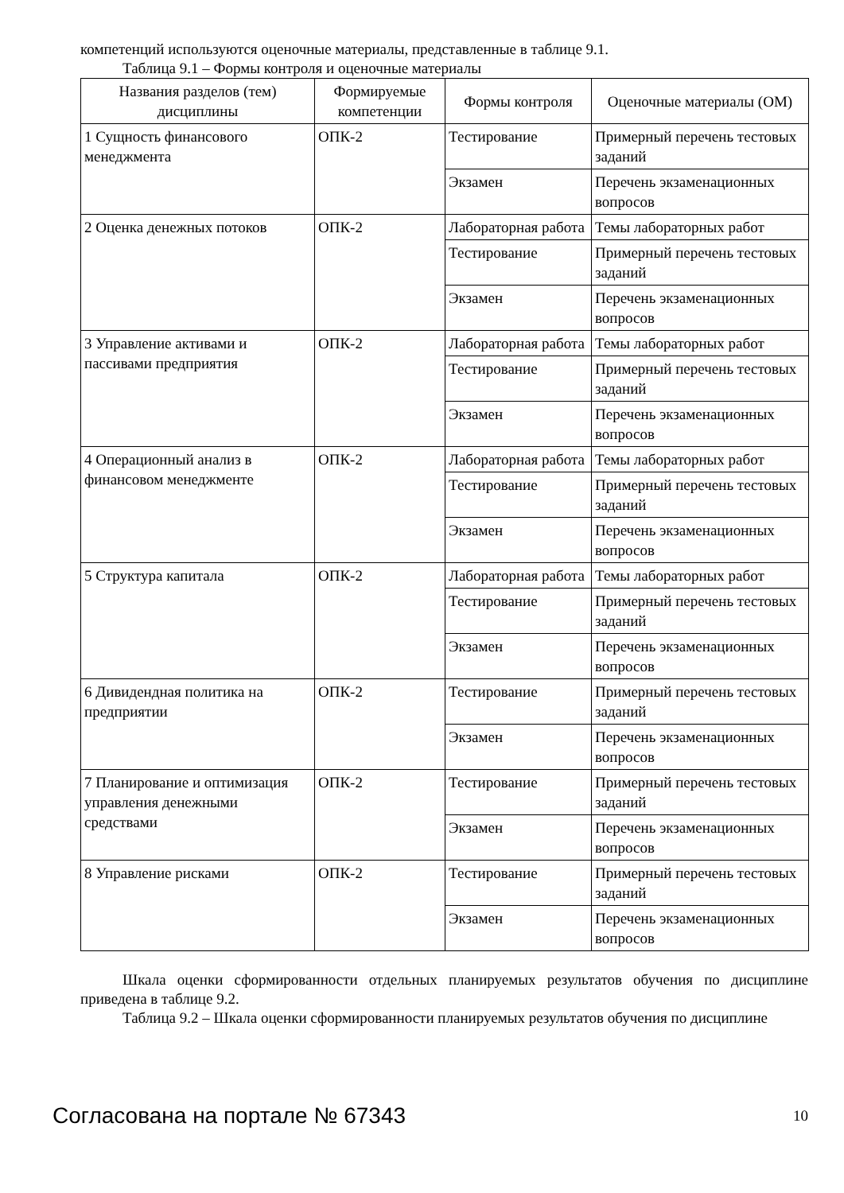компетенций используются оценочные материалы, представленные в таблице 9.1.
Таблица 9.1 – Формы контроля и оценочные материалы
| Названия разделов (тем) дисциплины | Формируемые компетенции | Формы контроля | Оценочные материалы (ОМ) |
| --- | --- | --- | --- |
| 1 Сущность финансового менеджмента | ОПК-2 | Тестирование | Примерный перечень тестовых заданий |
| | | Экзамен | Перечень экзаменационных вопросов |
| 2 Оценка денежных потоков | ОПК-2 | Лабораторная работа | Темы лабораторных работ |
| | | Тестирование | Примерный перечень тестовых заданий |
| | | Экзамен | Перечень экзаменационных вопросов |
| 3 Управление активами и пассивами предприятия | ОПК-2 | Лабораторная работа | Темы лабораторных работ |
| | | Тестирование | Примерный перечень тестовых заданий |
| | | Экзамен | Перечень экзаменационных вопросов |
| 4 Операционный анализ в финансовом менеджменте | ОПК-2 | Лабораторная работа | Темы лабораторных работ |
| | | Тестирование | Примерный перечень тестовых заданий |
| | | Экзамен | Перечень экзаменационных вопросов |
| 5 Структура капитала | ОПК-2 | Лабораторная работа | Темы лабораторных работ |
| | | Тестирование | Примерный перечень тестовых заданий |
| | | Экзамен | Перечень экзаменационных вопросов |
| 6 Дивидендная политика на предприятии | ОПК-2 | Тестирование | Примерный перечень тестовых заданий |
| | | Экзамен | Перечень экзаменационных вопросов |
| 7 Планирование и оптимизация управления денежными средствами | ОПК-2 | Тестирование | Примерный перечень тестовых заданий |
| | | Экзамен | Перечень экзаменационных вопросов |
| 8 Управление рисками | ОПК-2 | Тестирование | Примерный перечень тестовых заданий |
| | | Экзамен | Перечень экзаменационных вопросов |
Шкала оценки сформированности отдельных планируемых результатов обучения по дисциплине приведена в таблице 9.2.
Таблица 9.2 – Шкала оценки сформированности планируемых результатов обучения по дисциплине
Согласована на портале № 67343 10